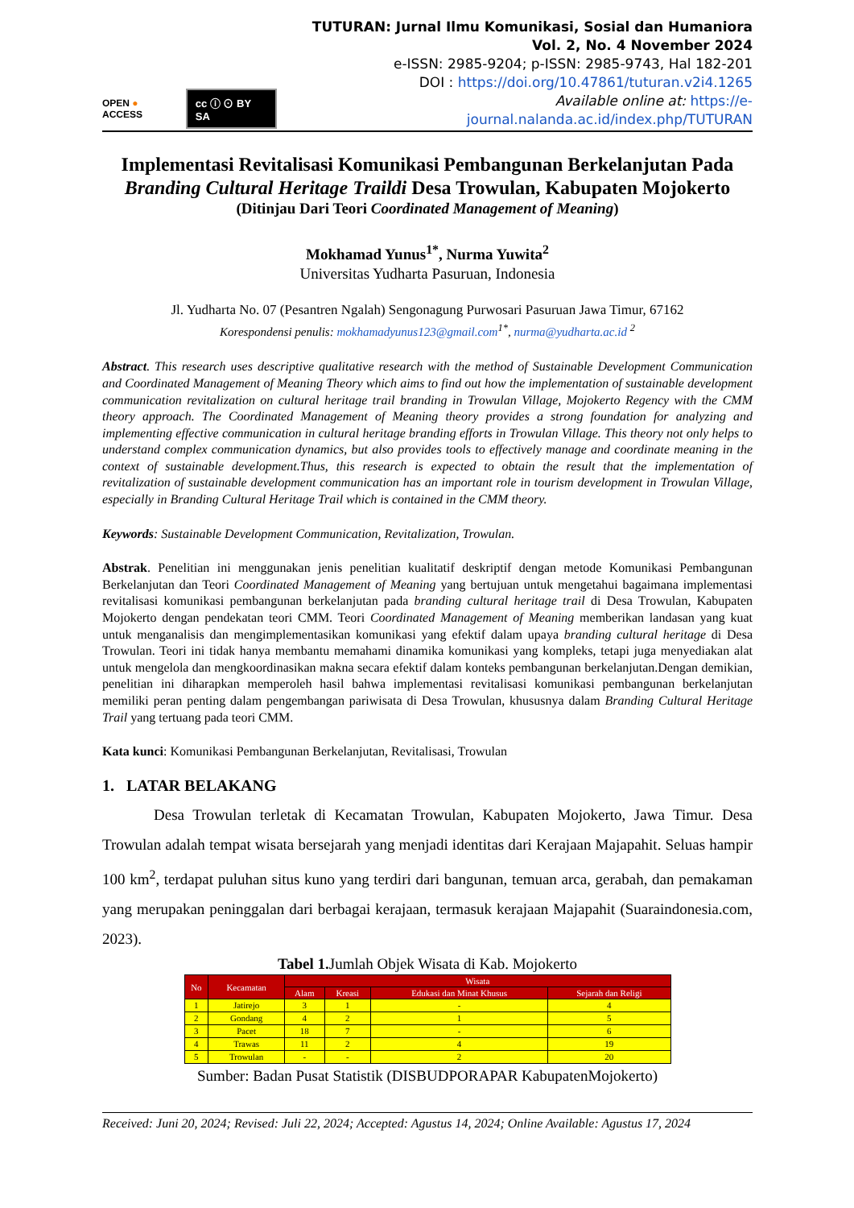OPEN ● ACCESS cc ⓘ ⊙ BY SA
TUTURAN: Jurnal Ilmu Komunikasi, Sosial dan Humaniora
Vol. 2, No. 4 November 2024
e-ISSN: 2985-9204; p-ISSN: 2985-9743, Hal 182-201
DOI : https://doi.org/10.47861/tuturan.v2i4.1265
Available online at: https://e-journal.nalanda.ac.id/index.php/TUTURAN
Implementasi Revitalisasi Komunikasi Pembangunan Berkelanjutan Pada Branding Cultural Heritage Traildi Desa Trowulan, Kabupaten Mojokerto
(Ditinjau Dari Teori Coordinated Management of Meaning)
Mokhamad Yunus<sup>1*</sup>, Nurma Yuwita<sup>2</sup>
Universitas Yudharta Pasuruan, Indonesia
Jl. Yudharta No. 07 (Pesantren Ngalah) Sengonagung Purwosari Pasuruan Jawa Timur, 67162
Korespondensi penulis: mokhamadyunus123@gmail.com<sup>1*</sup>, nurma@yudharta.ac.id <sup>2</sup>
Abstract. This research uses descriptive qualitative research with the method of Sustainable Development Communication and Coordinated Management of Meaning Theory which aims to find out how the implementation of sustainable development communication revitalization on cultural heritage trail branding in Trowulan Village, Mojokerto Regency with the CMM theory approach. The Coordinated Management of Meaning theory provides a strong foundation for analyzing and implementing effective communication in cultural heritage branding efforts in Trowulan Village. This theory not only helps to understand complex communication dynamics, but also provides tools to effectively manage and coordinate meaning in the context of sustainable development.Thus, this research is expected to obtain the result that the implementation of revitalization of sustainable development communication has an important role in tourism development in Trowulan Village, especially in Branding Cultural Heritage Trail which is contained in the CMM theory.
Keywords: Sustainable Development Communication, Revitalization, Trowulan.
Abstrak. Penelitian ini menggunakan jenis penelitian kualitatif deskriptif dengan metode Komunikasi Pembangunan Berkelanjutan dan Teori Coordinated Management of Meaning yang bertujuan untuk mengetahui bagaimana implementasi revitalisasi komunikasi pembangunan berkelanjutan pada branding cultural heritage trail di Desa Trowulan, Kabupaten Mojokerto dengan pendekatan teori CMM. Teori Coordinated Management of Meaning memberikan landasan yang kuat untuk menganalisis dan mengimplementasikan komunikasi yang efektif dalam upaya branding cultural heritage di Desa Trowulan. Teori ini tidak hanya membantu memahami dinamika komunikasi yang kompleks, tetapi juga menyediakan alat untuk mengelola dan mengkoordinasikan makna secara efektif dalam konteks pembangunan berkelanjutan.Dengan demikian, penelitian ini diharapkan memperoleh hasil bahwa implementasi revitalisasi komunikasi pembangunan berkelanjutan memiliki peran penting dalam pengembangan pariwisata di Desa Trowulan, khususnya dalam Branding Cultural Heritage Trail yang tertuang pada teori CMM.
Kata kunci: Komunikasi Pembangunan Berkelanjutan, Revitalisasi, Trowulan
1. LATAR BELAKANG
Desa Trowulan terletak di Kecamatan Trowulan, Kabupaten Mojokerto, Jawa Timur. Desa Trowulan adalah tempat wisata bersejarah yang menjadi identitas dari Kerajaan Majapahit. Seluas hampir 100 km<sup>2</sup>, terdapat puluhan situs kuno yang terdiri dari bangunan, temuan arca, gerabah, dan pemakaman yang merupakan peninggalan dari berbagai kerajaan, termasuk kerajaan Majapahit (Suaraindonesia.com, 2023).
Tabel 1. Jumlah Objek Wisata di Kab. Mojokerto
| No | Kecamatan | Wisata | | | |
| --- | --- | --- | --- | --- | --- |
| | | Alam | Kreasi | Edukasi dan Minat Khusus | Sejarah dan Religi |
| 1 | Jatirejo | 3 | 1 | - | 4 |
| 2 | Gondang | 4 | 2 | 1 | 5 |
| 3 | Pacet | 18 | 7 | - | 6 |
| 4 | Trawas | 11 | 2 | 4 | 19 |
| 5 | Trowulan | - | - | 2 | 20 |
Sumber: Badan Pusat Statistik (DISBUDPORAPAR KabupatenMojokerto)
Received: Juni 20, 2024; Revised: Juli 22, 2024; Accepted: Agustus 14, 2024; Online Available: Agustus 17, 2024